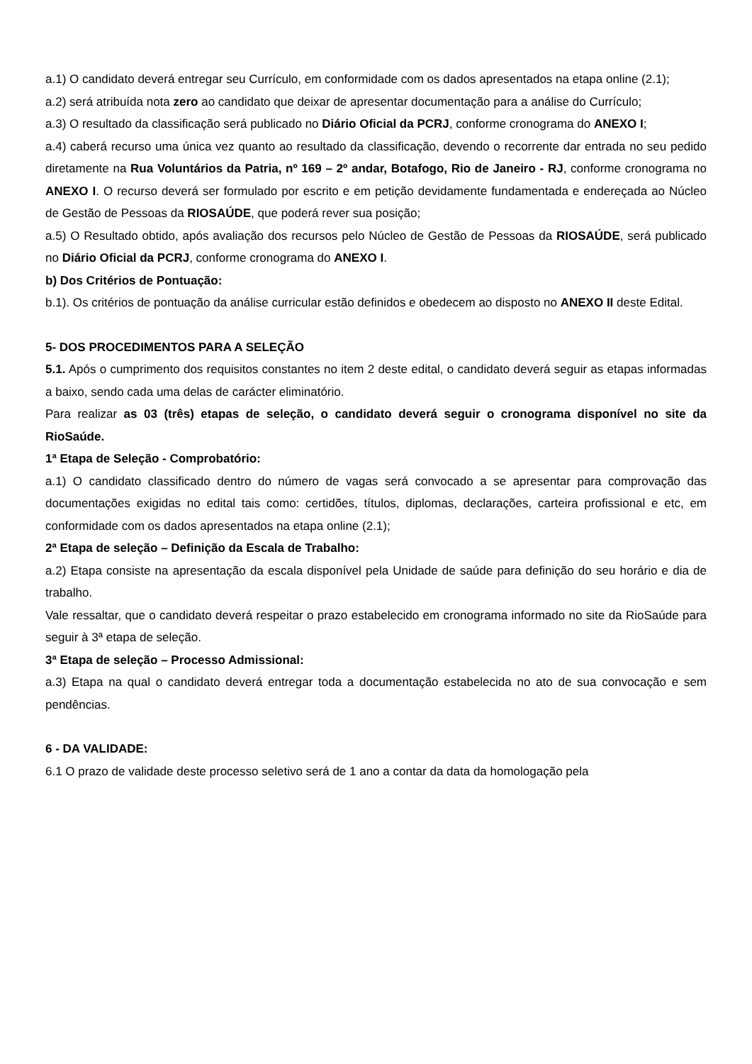a.1) O candidato deverá entregar seu Currículo, em conformidade com os dados apresentados na etapa online (2.1);
a.2) será atribuída nota zero ao candidato que deixar de apresentar documentação para a análise do Currículo;
a.3) O resultado da classificação será publicado no Diário Oficial da PCRJ, conforme cronograma do ANEXO I;
a.4) caberá recurso uma única vez quanto ao resultado da classificação, devendo o recorrente dar entrada no seu pedido diretamente na Rua Voluntários da Patria, nº 169 – 2º andar, Botafogo, Rio de Janeiro - RJ, conforme cronograma no ANEXO I. O recurso deverá ser formulado por escrito e em petição devidamente fundamentada e endereçada ao Núcleo de Gestão de Pessoas da RIOSAÚDE, que poderá rever sua posição;
a.5) O Resultado obtido, após avaliação dos recursos pelo Núcleo de Gestão de Pessoas da RIOSAÚDE, será publicado no Diário Oficial da PCRJ, conforme cronograma do ANEXO I.
b) Dos Critérios de Pontuação:
b.1). Os critérios de pontuação da análise curricular estão definidos e obedecem ao disposto no ANEXO II deste Edital.
5- DOS PROCEDIMENTOS PARA A SELEÇÃO
5.1. Após o cumprimento dos requisitos constantes no item 2 deste edital, o candidato deverá seguir as etapas informadas a baixo, sendo cada uma delas de carácter eliminatório.
Para realizar as 03 (três) etapas de seleção, o candidato deverá seguir o cronograma disponível no site da RioSaúde.
1ª Etapa de Seleção - Comprobatório:
a.1) O candidato classificado dentro do número de vagas será convocado a se apresentar para comprovação das documentações exigidas no edital tais como: certidões, títulos, diplomas, declarações, carteira profissional e etc, em conformidade com os dados apresentados na etapa online (2.1);
2ª Etapa de seleção – Definição da Escala de Trabalho:
a.2) Etapa consiste na apresentação da escala disponível pela Unidade de saúde para definição do seu horário e dia de trabalho.
Vale ressaltar, que o candidato deverá respeitar o prazo estabelecido em cronograma informado no site da RioSaúde para seguir à 3ª etapa de seleção.
3ª Etapa de seleção – Processo Admissional:
a.3) Etapa na qual o candidato deverá entregar toda a documentação estabelecida no ato de sua convocação e sem pendências.
6 - DA VALIDADE:
6.1 O prazo de validade deste processo seletivo será de 1 ano a contar da data da homologação pela